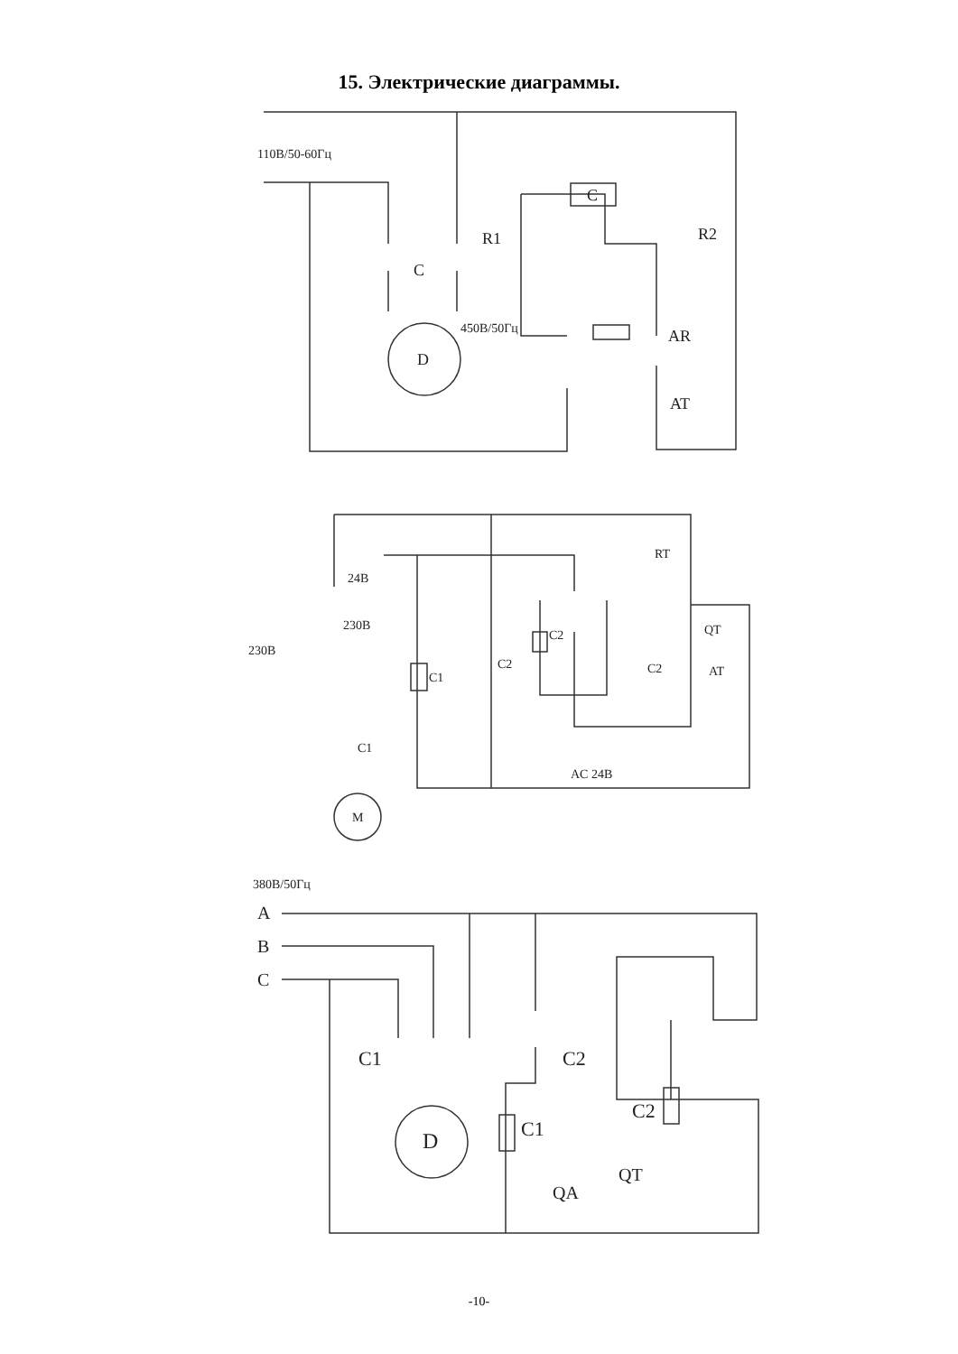15. Электрические диаграммы.
110В/50-60Гц
C
C
R1
R2
450В/50Гц
D
AR
AT
24В
230В
230В
RT
C2
C2
C1
C1
QT
C2
AT
AC 24В
M
380В/50Гц
A
B
C
C1
C2
C1
C2
D
QA
QT
-10-